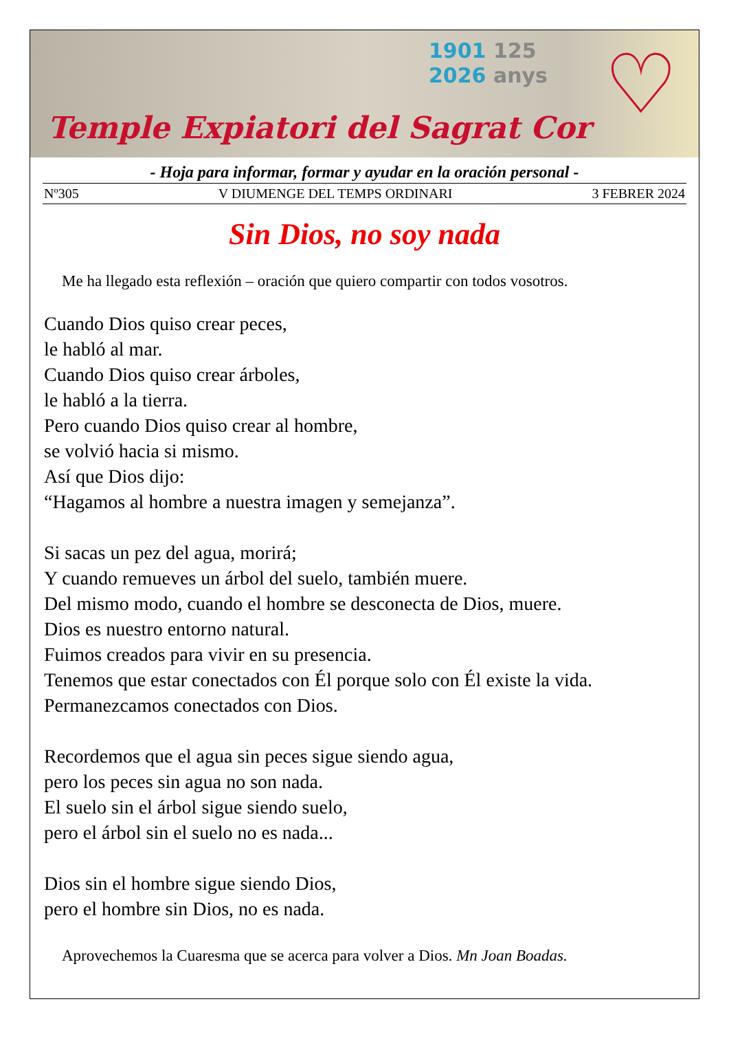1901 125
2026 anys
♡
Temple Expiatori del Sagrat Cor
- Hoja para informar, formar y ayudar en la oración personal -
Nº305 V DIUMENGE DEL TEMPS ORDINARI 3 FEBRER 2024
Sin Dios, no soy nada
Me ha llegado esta reflexión – oración que quiero compartir con todos vosotros.
Cuando Dios quiso crear peces,
le habló al mar.
Cuando Dios quiso crear árboles,
le habló a la tierra.
Pero cuando Dios quiso crear al hombre,
se volvió hacia si mismo.
Así que Dios dijo:
“Hagamos al hombre a nuestra imagen y semejanza”.
Si sacas un pez del agua, morirá;
Y cuando remueves un árbol del suelo, también muere.
Del mismo modo, cuando el hombre se desconecta de Dios, muere.
Dios es nuestro entorno natural.
Fuimos creados para vivir en su presencia.
Tenemos que estar conectados con Él porque solo con Él existe la vida.
Permanezcamos conectados con Dios.
Recordemos que el agua sin peces sigue siendo agua,
pero los peces sin agua no son nada.
El suelo sin el árbol sigue siendo suelo,
pero el árbol sin el suelo no es nada...
Dios sin el hombre sigue siendo Dios,
pero el hombre sin Dios, no es nada.
Aprovechemos la Cuaresma que se acerca para volver a Dios. Mn Joan Boadas.